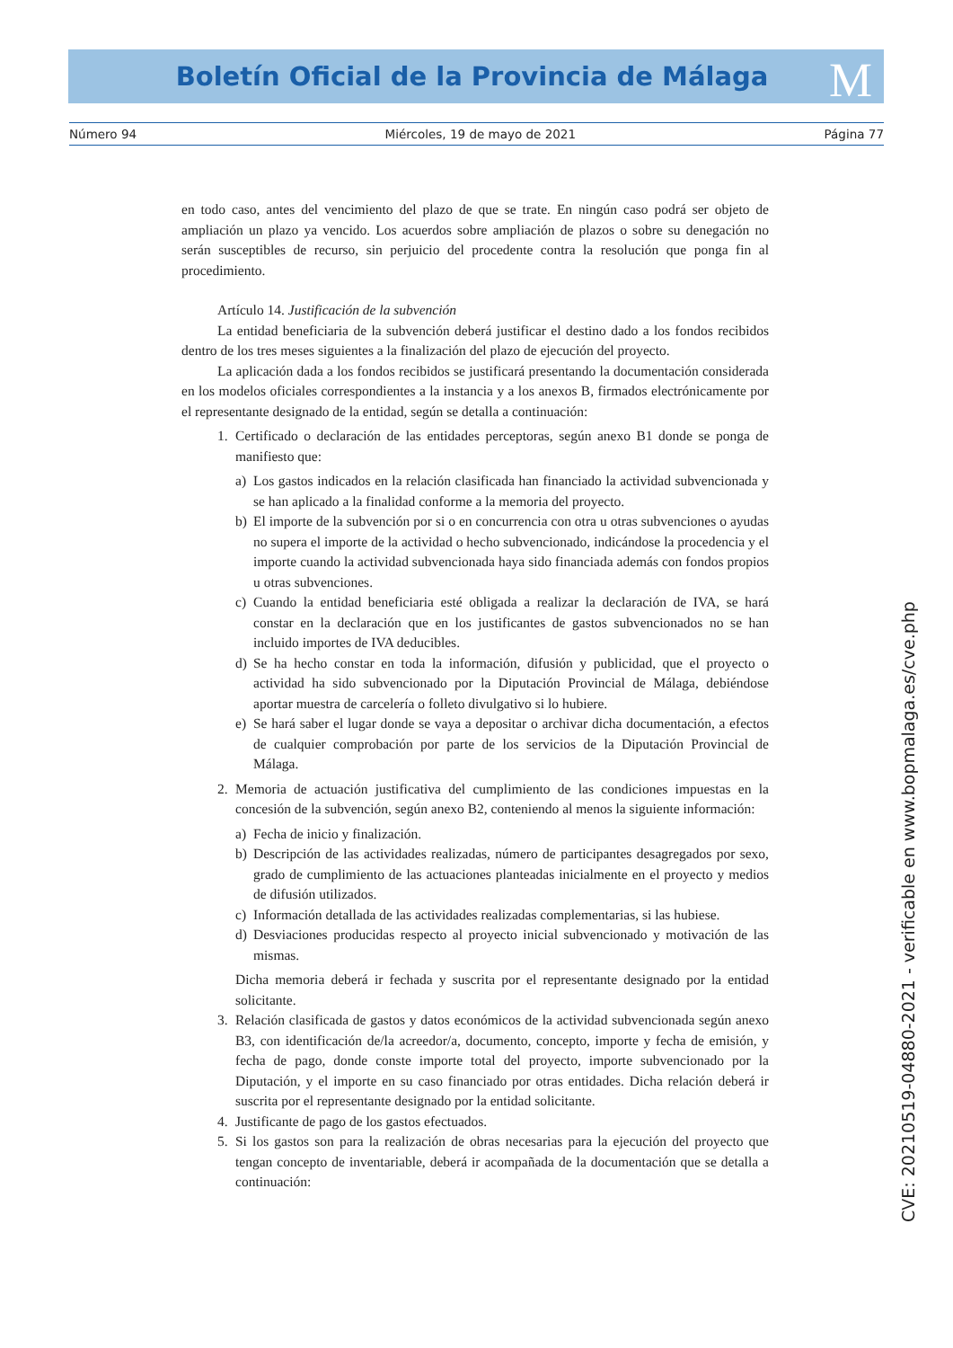M
Boletín Oficial de la Provincia de Málaga
Número 94 Miércoles, 19 de mayo de 2021 Página 77
en todo caso, antes del vencimiento del plazo de que se trate. En ningún caso podrá ser objeto de ampliación un plazo ya vencido. Los acuerdos sobre ampliación de plazos o sobre su denegación no serán susceptibles de recurso, sin perjuicio del procedente contra la resolución que ponga fin al procedimiento.
Artículo 14. Justificación de la subvención
La entidad beneficiaria de la subvención deberá justificar el destino dado a los fondos recibidos dentro de los tres meses siguientes a la finalización del plazo de ejecución del proyecto.
La aplicación dada a los fondos recibidos se justificará presentando la documentación considerada en los modelos oficiales correspondientes a la instancia y a los anexos B, firmados electrónicamente por el representante designado de la entidad, según se detalla a continuación:
1. Certificado o declaración de las entidades perceptoras, según anexo B1 donde se ponga de manifiesto que:
a) Los gastos indicados en la relación clasificada han financiado la actividad subvencionada y se han aplicado a la finalidad conforme a la memoria del proyecto.
b) El importe de la subvención por si o en concurrencia con otra u otras subvenciones o ayudas no supera el importe de la actividad o hecho subvencionado, indicándose la procedencia y el importe cuando la actividad subvencionada haya sido financiada además con fondos propios u otras subvenciones.
c) Cuando la entidad beneficiaria esté obligada a realizar la declaración de IVA, se hará constar en la declaración que en los justificantes de gastos subvencionados no se han incluido importes de IVA deducibles.
d) Se ha hecho constar en toda la información, difusión y publicidad, que el proyecto o actividad ha sido subvencionado por la Diputación Provincial de Málaga, debiéndose aportar muestra de carcelería o folleto divulgativo si lo hubiere.
e) Se hará saber el lugar donde se vaya a depositar o archivar dicha documentación, a efectos de cualquier comprobación por parte de los servicios de la Diputación Provincial de Málaga.
2. Memoria de actuación justificativa del cumplimiento de las condiciones impuestas en la concesión de la subvención, según anexo B2, conteniendo al menos la siguiente información:
a) Fecha de inicio y finalización.
b) Descripción de las actividades realizadas, número de participantes desagregados por sexo, grado de cumplimiento de las actuaciones planteadas inicialmente en el proyecto y medios de difusión utilizados.
c) Información detallada de las actividades realizadas complementarias, si las hubiese.
d) Desviaciones producidas respecto al proyecto inicial subvencionado y motivación de las mismas.
Dicha memoria deberá ir fechada y suscrita por el representante designado por la entidad solicitante.
3. Relación clasificada de gastos y datos económicos de la actividad subvencionada según anexo B3, con identificación de/la acreedor/a, documento, concepto, importe y fecha de emisión, y fecha de pago, donde conste importe total del proyecto, importe subvencionado por la Diputación, y el importe en su caso financiado por otras entidades. Dicha relación deberá ir suscrita por el representante designado por la entidad solicitante.
4. Justificante de pago de los gastos efectuados.
5. Si los gastos son para la realización de obras necesarias para la ejecución del proyecto que tengan concepto de inventariable, deberá ir acompañada de la documentación que se detalla a continuación:
CVE: 20210519-04880-2021 - verificable en www.bopmalaga.es/cve.php